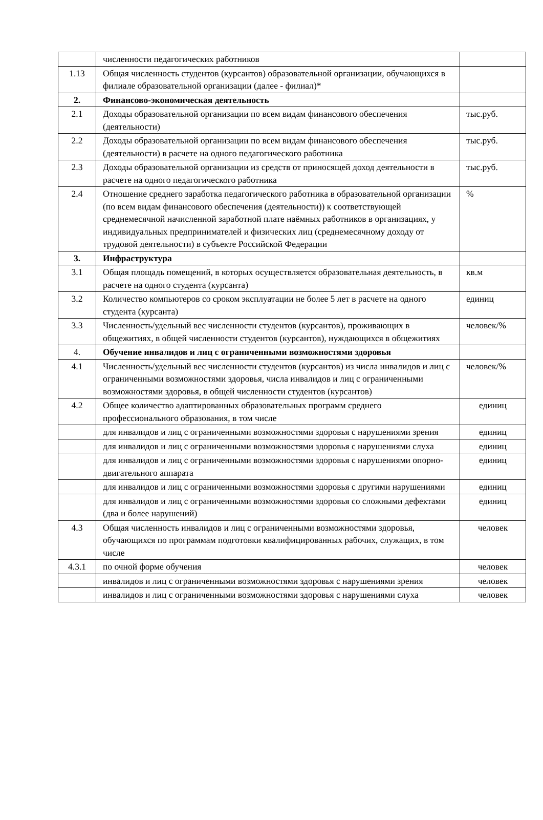| | численности педагогических работников | |
| 1.13 | Общая численность студентов (курсантов) образовательной организации, обучающихся в филиале образовательной организации (далее - филиал)* | |
| 2. | Финансово-экономическая деятельность | |
| 2.1 | Доходы образовательной организации по всем видам финансового обеспечения (деятельности) | тыс.руб. |
| 2.2 | Доходы образовательной организации по всем видам финансового обеспечения (деятельности) в расчете на одного педагогического работника | тыс.руб. |
| 2.3 | Доходы образовательной организации из средств от приносящей доход деятельности в расчете на одного педагогического работника | тыс.руб. |
| 2.4 | Отношение среднего заработка педагогического работника в образовательной организации (по всем видам финансового обеспечения (деятельности)) к соответствующей среднемесячной начисленной заработной плате наёмных работников в организациях, у индивидуальных предпринимателей и физических лиц (среднемесячному доходу от трудовой деятельности) в субъекте Российской Федерации | % |
| 3. | Инфраструктура | |
| 3.1 | Общая площадь помещений, в которых осуществляется образовательная деятельность, в расчете на одного студента (курсанта) | кв.м |
| 3.2 | Количество компьютеров со сроком эксплуатации не более 5 лет в расчете на одного студента (курсанта) | единиц |
| 3.3 | Численность/удельный вес численности студентов (курсантов), проживающих в общежитиях, в общей численности студентов (курсантов), нуждающихся в общежитиях | человек/% |
| 4. | Обучение инвалидов и лиц с ограниченными возможностями здоровья | |
| 4.1 | Численность/удельный вес численности студентов (курсантов) из числа инвалидов и лиц с ограниченными возможностями здоровья, числа инвалидов и лиц с ограниченными возможностями здоровья, в общей численности студентов (курсантов) | человек/% |
| 4.2 | Общее количество адаптированных образовательных программ среднего профессионального образования, в том числе | единиц |
| | для инвалидов и лиц с ограниченными возможностями здоровья с нарушениями зрения | единиц |
| | для инвалидов и лиц с ограниченными возможностями здоровья с нарушениями слуха | единиц |
| | для инвалидов и лиц с ограниченными возможностями здоровья с нарушениями опорно-двигательного аппарата | единиц |
| | для инвалидов и лиц с ограниченными возможностями здоровья с другими нарушениями | единиц |
| | для инвалидов и лиц с ограниченными возможностями здоровья со сложными дефектами (два и более нарушений) | единиц |
| 4.3 | Общая численность инвалидов и лиц с ограниченными возможностями здоровья, обучающихся по программам подготовки квалифицированных рабочих, служащих, в том числе | человек |
| 4.3.1 | по очной форме обучения | человек |
| | инвалидов и лиц с ограниченными возможностями здоровья с нарушениями зрения | человек |
| | инвалидов и лиц с ограниченными возможностями здоровья с нарушениями слуха | человек |